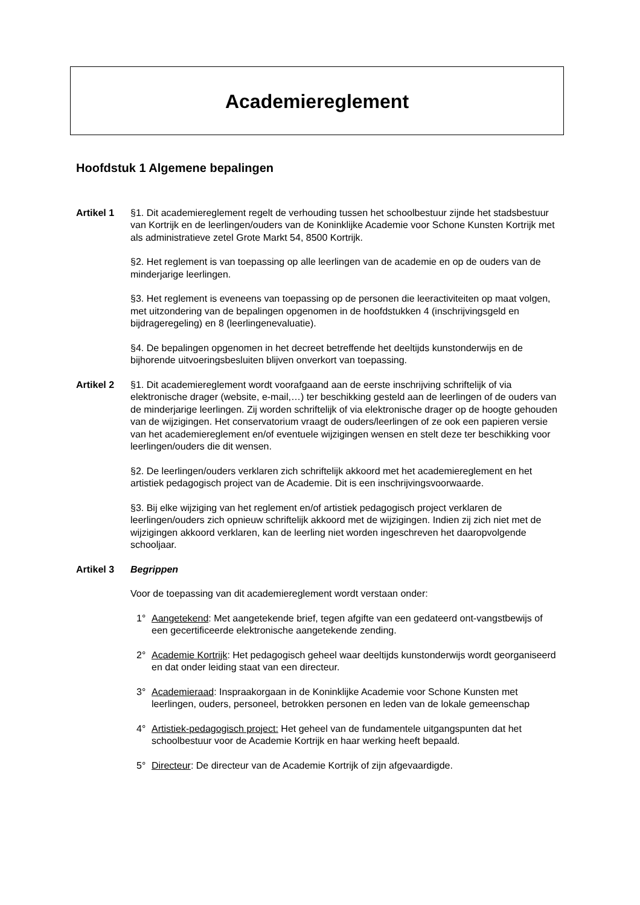Academiereglement
Hoofdstuk 1 Algemene bepalingen
Artikel 1 §1. Dit academiereglement regelt de verhouding tussen het schoolbestuur zijnde het stadsbestuur van Kortrijk en de leerlingen/ouders van de Koninklijke Academie voor Schone Kunsten Kortrijk met als administratieve zetel Grote Markt 54, 8500 Kortrijk.
§2. Het reglement is van toepassing op alle leerlingen van de academie en op de ouders van de minderjarige leerlingen.
§3. Het reglement is eveneens van toepassing op de personen die leeractiviteiten op maat volgen, met uitzondering van de bepalingen opgenomen in de hoofdstukken 4 (inschrijvingsgeld en bijdrageregeling) en 8 (leerlingenevaluatie).
§4. De bepalingen opgenomen in het decreet betreffende het deeltijds kunstonderwijs en de bijhorende uitvoeringsbesluiten blijven onverkort van toepassing.
Artikel 2 §1. Dit academiereglement wordt voorafgaand aan de eerste inschrijving schriftelijk of via elektronische drager (website, e-mail,…) ter beschikking gesteld aan de leerlingen of de ouders van de minderjarige leerlingen. Zij worden schriftelijk of via elektronische drager op de hoogte gehouden van de wijzigingen. Het conservatorium vraagt de ouders/leerlingen of ze ook een papieren versie van het academiereglement en/of eventuele wijzigingen wensen en stelt deze ter beschikking voor leerlingen/ouders die dit wensen.
§2. De leerlingen/ouders verklaren zich schriftelijk akkoord met het academiereglement en het artistiek pedagogisch project van de Academie. Dit is een inschrijvingsvoorwaarde.
§3. Bij elke wijziging van het reglement en/of artistiek pedagogisch project verklaren de leerlingen/ouders zich opnieuw schriftelijk akkoord met de wijzigingen. Indien zij zich niet met de wijzigingen akkoord verklaren, kan de leerling niet worden ingeschreven het daaropvolgende schooljaar.
Artikel 3 Begrippen
Voor de toepassing van dit academiereglement wordt verstaan onder:
1° Aangetekend: Met aangetekende brief, tegen afgifte van een gedateerd ont-vangstbewijs of een gecertificeerde elektronische aangetekende zending.
2° Academie Kortrijk: Het pedagogisch geheel waar deeltijds kunstonderwijs wordt georganiseerd en dat onder leiding staat van een directeur.
3° Academieraad: Inspraakorgaan in de Koninklijke Academie voor Schone Kunsten met leerlingen, ouders, personeel, betrokken personen en leden van de lokale gemeenschap
4° Artistiek-pedagogisch project: Het geheel van de fundamentele uitgangspunten dat het schoolbestuur voor de Academie Kortrijk en haar werking heeft bepaald.
5° Directeur: De directeur van de Academie Kortrijk of zijn afgevaardigde.